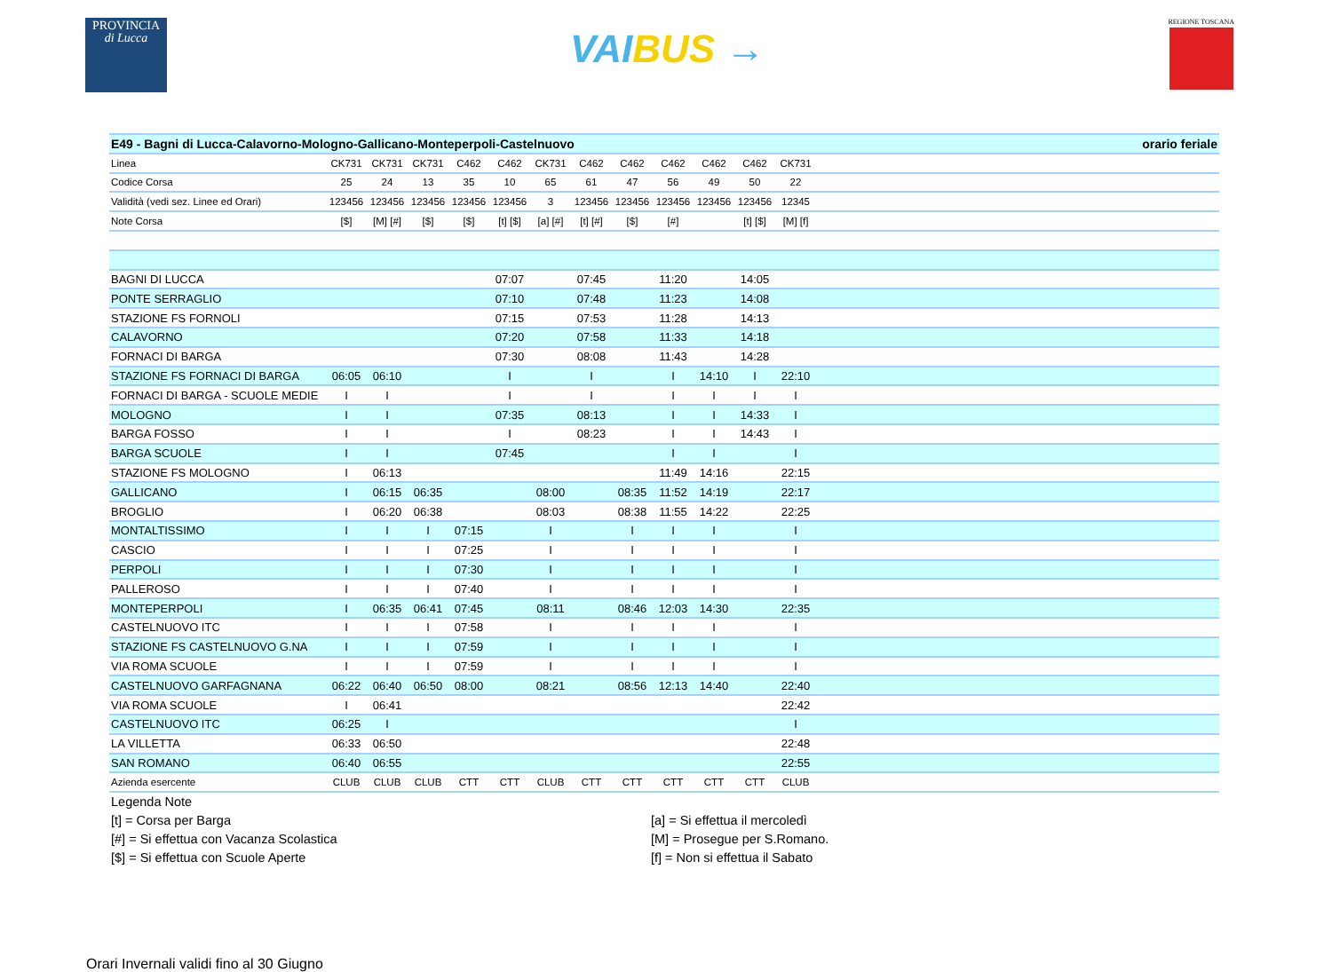PROVINCIA
di Lucca
VAIBUS →
REGIONE TOSCANA
| E49 - Bagni di Lucca-Calavorno-Mologno-Gallicano-Monteperpoli-Castelnuovo | | | | | | | | | | orario feriale | | | |
| Linea | CK731 | CK731 | CK731 | C462 | C462 | CK731 | C462 | C462 | C462 | C462 | C462 | CK731 | |
| Codice Corsa | 25 | 24 | 13 | 35 | 10 | 65 | 61 | 47 | 56 | 49 | 50 | 22 | |
| Validità (vedi sez. Linee ed Orari) | 123456 | 123456 | 123456 | 123456 | 123456 | 3 | 123456 | 123456 | 123456 | 123456 | 123456 | 12345 | |
| Note Corsa | [$] | [M] [#] | [$] | [$] | [t] [$] | [a] [#] | [t] [#] | [$] | [#] | | [t] [$] | [M] [f] | |
| BAGNI DI LUCCA | | | | | 07:07 | | 07:45 | | 11:20 | | 14:05 | | |
| PONTE SERRAGLIO | | | | | 07:10 | | 07:48 | | 11:23 | | 14:08 | | |
| STAZIONE FS FORNOLI | | | | | 07:15 | | 07:53 | | 11:28 | | 14:13 | | |
| CALAVORNO | | | | | 07:20 | | 07:58 | | 11:33 | | 14:18 | | |
| FORNACI DI BARGA | | | | | 07:30 | | 08:08 | | 11:43 | | 14:28 | | |
| STAZIONE FS FORNACI DI BARGA | 06:05 | 06:10 | | | I | | I | | I | 14:10 | I | 22:10 | |
| FORNACI DI BARGA - SCUOLE MEDIE | I | I | | | I | | I | | I | I | I | I | |
| MOLOGNO | I | I | | | 07:35 | | 08:13 | | I | I | 14:33 | I | |
| BARGA FOSSO | I | I | | | I | | 08:23 | | I | I | 14:43 | I | |
| BARGA SCUOLE | I | I | | | 07:45 | | | | I | I | | I | |
| STAZIONE FS MOLOGNO | I | 06:13 | | | | | | | 11:49 | 14:16 | | 22:15 | |
| GALLICANO | I | 06:15 | 06:35 | | | 08:00 | | 08:35 | 11:52 | 14:19 | | 22:17 | |
| BROGLIO | I | 06:20 | 06:38 | | | 08:03 | | 08:38 | 11:55 | 14:22 | | 22:25 | |
| MONTALTISSIMO | I | I | I | 07:15 | | I | | I | I | I | | I | |
| CASCIO | I | I | I | 07:25 | | I | | I | I | I | | I | |
| PERPOLI | I | I | I | 07:30 | | I | | I | I | I | | I | |
| PALLEROSO | I | I | I | 07:40 | | I | | I | I | I | | I | |
| MONTEPERPOLI | I | 06:35 | 06:41 | 07:45 | | 08:11 | | 08:46 | 12:03 | 14:30 | | 22:35 | |
| CASTELNUOVO ITC | I | I | I | 07:58 | | I | | I | I | I | | I | |
| STAZIONE FS CASTELNUOVO G.NA | I | I | I | 07:59 | | I | | I | I | I | | I | |
| VIA ROMA SCUOLE | I | I | I | 07:59 | | I | | I | I | I | | I | |
| CASTELNUOVO GARFAGNANA | 06:22 | 06:40 | 06:50 | 08:00 | | 08:21 | | 08:56 | 12:13 | 14:40 | | 22:40 | |
| VIA ROMA SCUOLE | I | 06:41 | | | | | | | | | | 22:42 | |
| CASTELNUOVO ITC | 06:25 | I | | | | | | | | | | I | |
| LA VILLETTA | 06:33 | 06:50 | | | | | | | | | | 22:48 | |
| SAN ROMANO | 06:40 | 06:55 | | | | | | | | | | 22:55 | |
| Azienda esercente | CLUB | CLUB | CLUB | CTT | CTT | CLUB | CTT | CTT | CTT | CTT | CTT | CLUB | |
Legenda Note
[t] = Corsa per Barga
[a] = Si effettua il mercoledì
[#] = Si effettua con Vacanza Scolastica
[M] = Prosegue per S.Romano.
[$] = Si effettua con Scuole Aperte
[f] = Non si effettua il Sabato
Orari Invernali validi fino al 30 Giugno